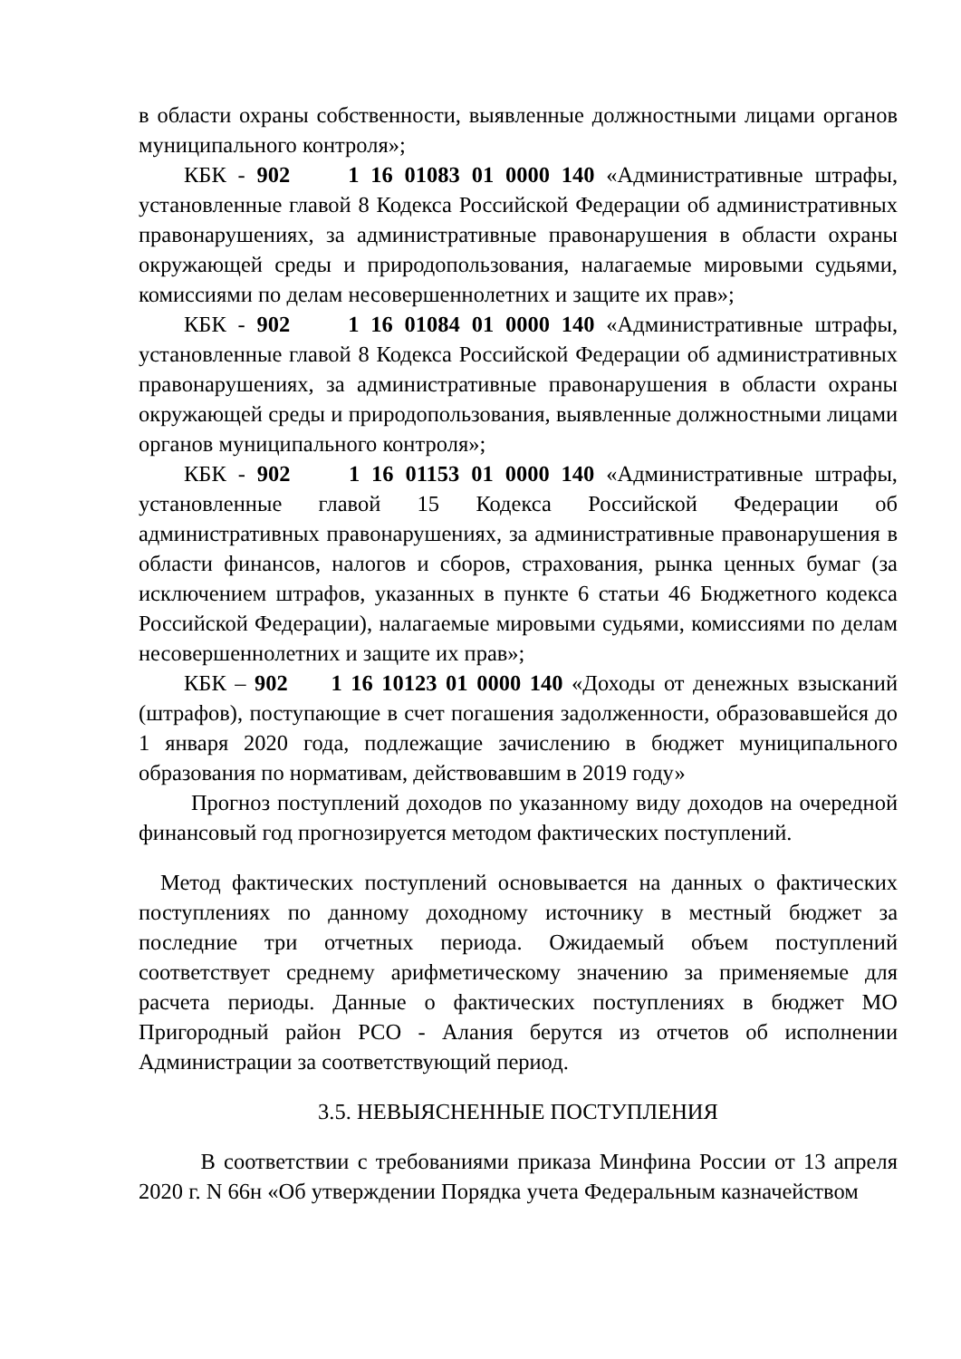в области охраны собственности, выявленные должностными лицами органов муниципального контроля»;
КБК - 902 1 16 01083 01 0000 140 «Административные штрафы, установленные главой 8 Кодекса Российской Федерации об административных правонарушениях, за административные правонарушения в области охраны окружающей среды и природопользования, налагаемые мировыми судьями, комиссиями по делам несовершеннолетних и защите их прав»;
КБК - 902 1 16 01084 01 0000 140 «Административные штрафы, установленные главой 8 Кодекса Российской Федерации об административных правонарушениях, за административные правонарушения в области охраны окружающей среды и природопользования, выявленные должностными лицами органов муниципального контроля»;
КБК - 902 1 16 01153 01 0000 140 «Административные штрафы, установленные главой 15 Кодекса Российской Федерации об административных правонарушениях, за административные правонарушения в области финансов, налогов и сборов, страхования, рынка ценных бумаг (за исключением штрафов, указанных в пункте 6 статьи 46 Бюджетного кодекса Российской Федерации), налагаемые мировыми судьями, комиссиями по делам несовершеннолетних и защите их прав»;
КБК – 902 1 16 10123 01 0000 140 «Доходы от денежных взысканий (штрафов), поступающие в счет погашения задолженности, образовавшейся до 1 января 2020 года, подлежащие зачислению в бюджет муниципального образования по нормативам, действовавшим в 2019 году»
Прогноз поступлений доходов по указанному виду доходов на очередной финансовый год прогнозируется методом фактических поступлений.
Метод фактических поступлений основывается на данных о фактических поступлениях по данному доходному источнику в местный бюджет за последние три отчетных периода. Ожидаемый объем поступлений соответствует среднему арифметическому значению за применяемые для расчета периоды. Данные о фактических поступлениях в бюджет МО Пригородный район РСО - Алания берутся из отчетов об исполнении Администрации за соответствующий период.
3.5. НЕВЫЯСНЕННЫЕ ПОСТУПЛЕНИЯ
В соответствии с требованиями приказа Минфина России от 13 апреля 2020 г. N 66н «Об утверждении Порядка учета Федеральным казначейством